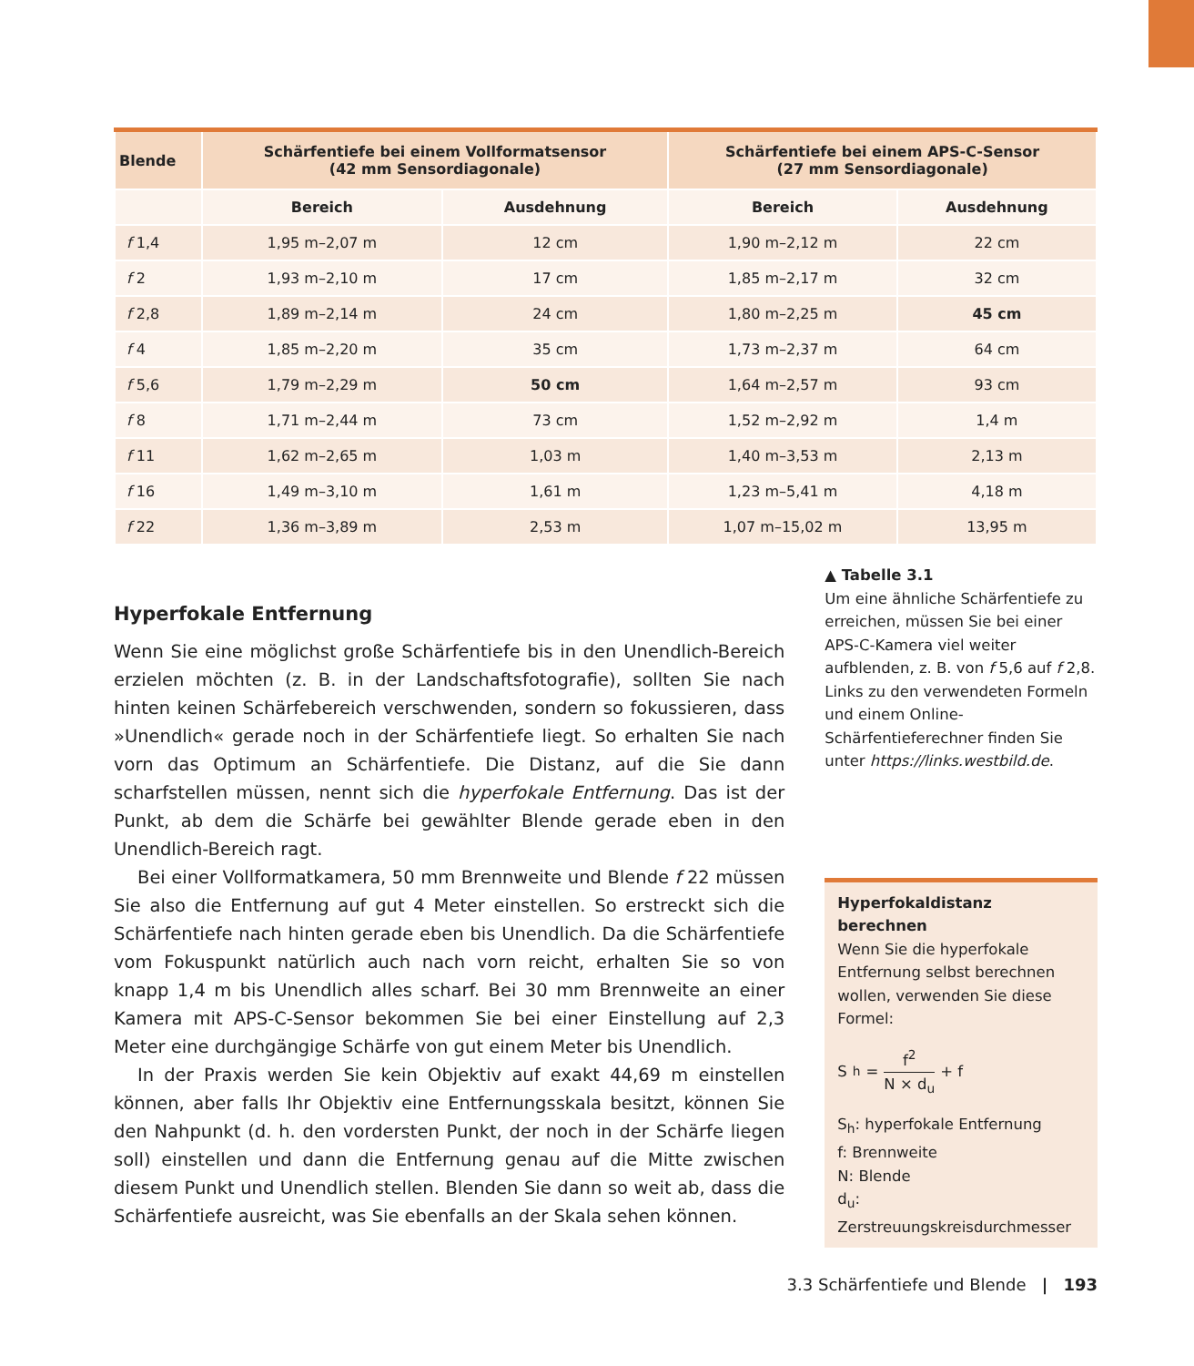| Blende | Schärfentiefe bei einem Vollformatsensor (42 mm Sensordiagonale) | | Schärfentiefe bei einem APS-C-Sensor (27 mm Sensordiagonale) | |
| --- | --- | --- | --- | --- |
| | Bereich | Ausdehnung | Bereich | Ausdehnung |
| f 1,4 | 1,95 m–2,07 m | 12 cm | 1,90 m–2,12 m | 22 cm |
| f 2 | 1,93 m–2,10 m | 17 cm | 1,85 m–2,17 m | 32 cm |
| f 2,8 | 1,89 m–2,14 m | 24 cm | 1,80 m–2,25 m | 45 cm |
| f 4 | 1,85 m–2,20 m | 35 cm | 1,73 m–2,37 m | 64 cm |
| f 5,6 | 1,79 m–2,29 m | 50 cm | 1,64 m–2,57 m | 93 cm |
| f 8 | 1,71 m–2,44 m | 73 cm | 1,52 m–2,92 m | 1,4 m |
| f 11 | 1,62 m–2,65 m | 1,03 m | 1,40 m–3,53 m | 2,13 m |
| f 16 | 1,49 m–3,10 m | 1,61 m | 1,23 m–5,41 m | 4,18 m |
| f 22 | 1,36 m–3,89 m | 2,53 m | 1,07 m–15,02 m | 13,95 m |
Hyperfokale Entfernung
Wenn Sie eine möglichst große Schärfentiefe bis in den Unendlich-Bereich erzielen möchten (z. B. in der Landschaftsfotografie), sollten Sie nach hinten keinen Schärfebereich verschwenden, sondern so fokussieren, dass »Unendlich« gerade noch in der Schärfentiefe liegt. So erhalten Sie nach vorn das Optimum an Schärfentiefe. Die Distanz, auf die Sie dann scharfstellen müssen, nennt sich die hyperfokale Entfernung. Das ist der Punkt, ab dem die Schärfe bei gewählter Blende gerade eben in den Unendlich-Bereich ragt.
Bei einer Vollformatkamera, 50 mm Brennweite und Blende f 22 müssen Sie also die Entfernung auf gut 4 Meter einstellen. So erstreckt sich die Schärfentiefe nach hinten gerade eben bis Unendlich. Da die Schärfentiefe vom Fokuspunkt natürlich auch nach vorn reicht, erhalten Sie so von knapp 1,4 m bis Unendlich alles scharf. Bei 30 mm Brennweite an einer Kamera mit APS-C-Sensor bekommen Sie bei einer Einstellung auf 2,3 Meter eine durchgängige Schärfe von gut einem Meter bis Unendlich.
In der Praxis werden Sie kein Objektiv auf exakt 44,69 m einstellen können, aber falls Ihr Objektiv eine Entfernungsskala besitzt, können Sie den Nahpunkt (d. h. den vordersten Punkt, der noch in der Schärfe liegen soll) einstellen und dann die Entfernung genau auf die Mitte zwischen diesem Punkt und Unendlich stellen. Blenden Sie dann so weit ab, dass die Schärfentiefe ausreicht, was Sie ebenfalls an der Skala sehen können.
▲ Tabelle 3.1
Um eine ähnliche Schärfentiefe zu erreichen, müssen Sie bei einer APS-C-Kamera viel weiter aufblenden, z. B. von f 5,6 auf f 2,8. Links zu den verwendeten Formeln und einem Online-Schärfentieferechner finden Sie unter https://links.westbild.de.
Hyperfokaldistanz berechnen
Wenn Sie die hyperfokale Entfernung selbst berechnen wollen, verwenden Sie diese Formel:
S<sub>h</sub> = f<sup>2</sup> N × d<sub>u</sub> + f
S<sub>h</sub>: hyperfokale Entfernung
f: Brennweite
N: Blende
d<sub>u</sub>: Zerstreuungskreisdurchmesser
3.3 Schärfentiefe und Blende | 193